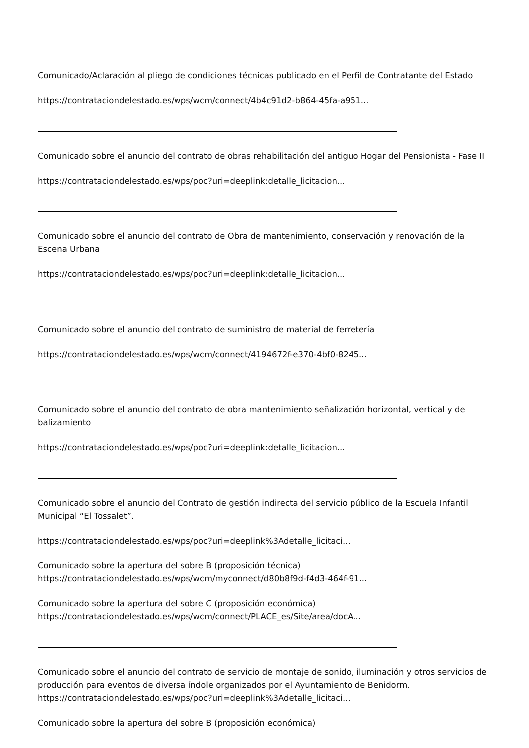Comunicado/Aclaración al pliego de condiciones técnicas publicado en el Perfil de Contratante del Estado
https://contrataciondelestado.es/wps/wcm/connect/4b4c91d2-b864-45fa-a951...
Comunicado sobre el anuncio del contrato de obras rehabilitación del antiguo Hogar del Pensionista - Fase II
https://contrataciondelestado.es/wps/poc?uri=deeplink:detalle_licitacion...
Comunicado sobre el anuncio del contrato de Obra de mantenimiento, conservación y renovación de la Escena Urbana
https://contrataciondelestado.es/wps/poc?uri=deeplink:detalle_licitacion...
Comunicado sobre el anuncio del contrato de suministro de material de ferretería
https://contrataciondelestado.es/wps/wcm/connect/4194672f-e370-4bf0-8245...
Comunicado sobre el anuncio del contrato de obra mantenimiento señalización horizontal, vertical y de balizamiento
https://contrataciondelestado.es/wps/poc?uri=deeplink:detalle_licitacion...
Comunicado sobre el anuncio del Contrato de gestión indirecta del servicio público de la Escuela Infantil Municipal “El Tossalet”.
https://contrataciondelestado.es/wps/poc?uri=deeplink%3Adetalle_licitaci...
Comunicado sobre la apertura del sobre B (proposición técnica)
https://contrataciondelestado.es/wps/wcm/myconnect/d80b8f9d-f4d3-464f-91...
Comunicado sobre la apertura del sobre C (proposición económica)
https://contrataciondelestado.es/wps/wcm/connect/PLACE_es/Site/area/docA...
Comunicado sobre el anuncio del contrato de servicio de montaje de sonido, iluminación y otros servicios de producción para eventos de diversa índole organizados por el Ayuntamiento de Benidorm. https://contrataciondelestado.es/wps/poc?uri=deeplink%3Adetalle_licitaci...
Comunicado sobre la apertura del sobre B (proposición económica)